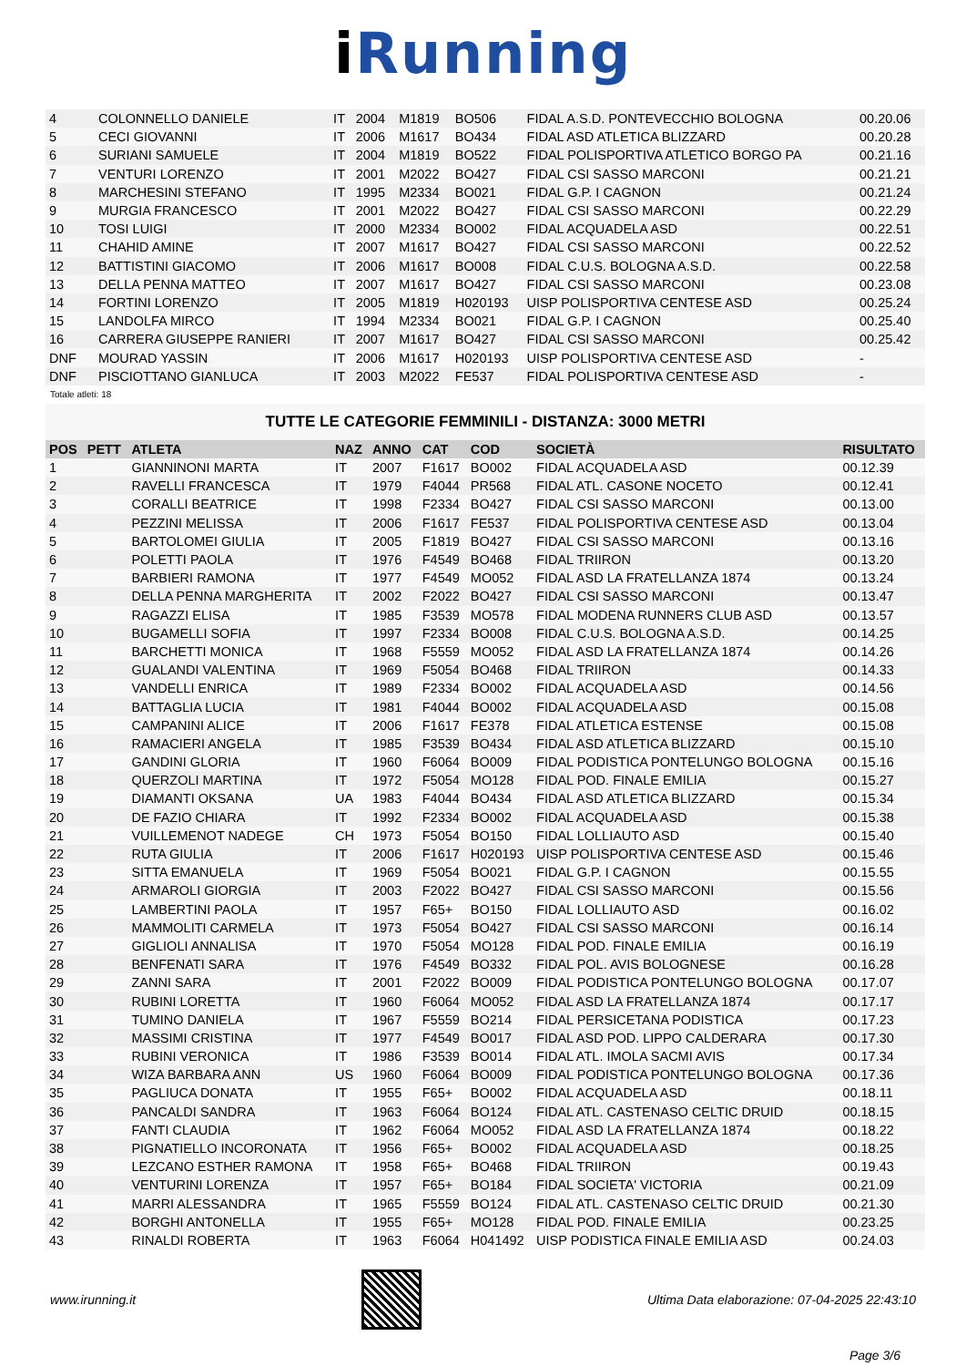i Running
| 4 | | COLONNELLO DANIELE | IT | 2004 | M1819 | BO506 | FIDAL A.S.D. PONTEVECCHIO BOLOGNA | 00.20.06 |
| 5 | | CECI GIOVANNI | IT | 2006 | M1617 | BO434 | FIDAL ASD ATLETICA BLIZZARD | 00.20.28 |
| 6 | | SURIANI SAMUELE | IT | 2004 | M1819 | BO522 | FIDAL POLISPORTIVA ATLETICO BORGO PA | 00.21.16 |
| 7 | | VENTURI LORENZO | IT | 2001 | M2022 | BO427 | FIDAL CSI SASSO MARCONI | 00.21.21 |
| 8 | | MARCHESINI STEFANO | IT | 1995 | M2334 | BO021 | FIDAL G.P. I CAGNON | 00.21.24 |
| 9 | | MURGIA FRANCESCO | IT | 2001 | M2022 | BO427 | FIDAL CSI SASSO MARCONI | 00.22.29 |
| 10 | | TOSI LUIGI | IT | 2000 | M2334 | BO002 | FIDAL ACQUADELA ASD | 00.22.51 |
| 11 | | CHAHID AMINE | IT | 2007 | M1617 | BO427 | FIDAL CSI SASSO MARCONI | 00.22.52 |
| 12 | | BATTISTINI GIACOMO | IT | 2006 | M1617 | BO008 | FIDAL C.U.S. BOLOGNA A.S.D. | 00.22.58 |
| 13 | | DELLA PENNA MATTEO | IT | 2007 | M1617 | BO427 | FIDAL CSI SASSO MARCONI | 00.23.08 |
| 14 | | FORTINI LORENZO | IT | 2005 | M1819 | H020193 | UISP POLISPORTIVA CENTESE ASD | 00.25.24 |
| 15 | | LANDOLFA MIRCO | IT | 1994 | M2334 | BO021 | FIDAL G.P. I CAGNON | 00.25.40 |
| 16 | | CARRERA GIUSEPPE RANIERI | IT | 2007 | M1617 | BO427 | FIDAL CSI SASSO MARCONI | 00.25.42 |
| DNF | | MOURAD YASSIN | IT | 2006 | M1617 | H020193 | UISP POLISPORTIVA CENTESE ASD | - |
| DNF | | PISCIOTTANO GIANLUCA | IT | 2003 | M2022 | FE537 | FIDAL POLISPORTIVA CENTESE ASD | - |
Totale atleti: 18
TUTTE LE CATEGORIE FEMMINILI - DISTANZA: 3000 METRI
| POS | PETT | ATLETA | NAZ | ANNO | CAT | COD | SOCIETÀ | RISULTATO |
| --- | --- | --- | --- | --- | --- | --- | --- | --- |
| 1 | | GIANNINONI MARTA | IT | 2007 | F1617 | BO002 | FIDAL ACQUADELA ASD | 00.12.39 |
| 2 | | RAVELLI FRANCESCA | IT | 1979 | F4044 | PR568 | FIDAL ATL. CASONE NOCETO | 00.12.41 |
| 3 | | CORALLI BEATRICE | IT | 1998 | F2334 | BO427 | FIDAL CSI SASSO MARCONI | 00.13.00 |
| 4 | | PEZZINI MELISSA | IT | 2006 | F1617 | FE537 | FIDAL POLISPORTIVA CENTESE ASD | 00.13.04 |
| 5 | | BARTOLOMEI GIULIA | IT | 2005 | F1819 | BO427 | FIDAL CSI SASSO MARCONI | 00.13.16 |
| 6 | | POLETTI PAOLA | IT | 1976 | F4549 | BO468 | FIDAL TRIIRON | 00.13.20 |
| 7 | | BARBIERI RAMONA | IT | 1977 | F4549 | MO052 | FIDAL ASD LA FRATELLANZA 1874 | 00.13.24 |
| 8 | | DELLA PENNA MARGHERITA | IT | 2002 | F2022 | BO427 | FIDAL CSI SASSO MARCONI | 00.13.47 |
| 9 | | RAGAZZI ELISA | IT | 1985 | F3539 | MO578 | FIDAL MODENA RUNNERS CLUB ASD | 00.13.57 |
| 10 | | BUGAMELLI SOFIA | IT | 1997 | F2334 | BO008 | FIDAL C.U.S. BOLOGNA A.S.D. | 00.14.25 |
| 11 | | BARCHETTI MONICA | IT | 1968 | F5559 | MO052 | FIDAL ASD LA FRATELLANZA 1874 | 00.14.26 |
| 12 | | GUALANDI VALENTINA | IT | 1969 | F5054 | BO468 | FIDAL TRIIRON | 00.14.33 |
| 13 | | VANDELLI ENRICA | IT | 1989 | F2334 | BO002 | FIDAL ACQUADELA ASD | 00.14.56 |
| 14 | | BATTAGLIA LUCIA | IT | 1981 | F4044 | BO002 | FIDAL ACQUADELA ASD | 00.15.08 |
| 15 | | CAMPANINI ALICE | IT | 2006 | F1617 | FE378 | FIDAL ATLETICA ESTENSE | 00.15.08 |
| 16 | | RAMACIERI ANGELA | IT | 1985 | F3539 | BO434 | FIDAL ASD ATLETICA BLIZZARD | 00.15.10 |
| 17 | | GANDINI GLORIA | IT | 1960 | F6064 | BO009 | FIDAL PODISTICA PONTELUNGO BOLOGNA | 00.15.16 |
| 18 | | QUERZOLI MARTINA | IT | 1972 | F5054 | MO128 | FIDAL POD. FINALE EMILIA | 00.15.27 |
| 19 | | DIAMANTI OKSANA | UA | 1983 | F4044 | BO434 | FIDAL ASD ATLETICA BLIZZARD | 00.15.34 |
| 20 | | DE FAZIO CHIARA | IT | 1992 | F2334 | BO002 | FIDAL ACQUADELA ASD | 00.15.38 |
| 21 | | VUILLEMENOT NADEGE | CH | 1973 | F5054 | BO150 | FIDAL LOLLIAUTO ASD | 00.15.40 |
| 22 | | RUTA GIULIA | IT | 2006 | F1617 | H020193 | UISP POLISPORTIVA CENTESE ASD | 00.15.46 |
| 23 | | SITTA EMANUELA | IT | 1969 | F5054 | BO021 | FIDAL G.P. I CAGNON | 00.15.55 |
| 24 | | ARMAROLI GIORGIA | IT | 2003 | F2022 | BO427 | FIDAL CSI SASSO MARCONI | 00.15.56 |
| 25 | | LAMBERTINI PAOLA | IT | 1957 | F65+ | BO150 | FIDAL LOLLIAUTO ASD | 00.16.02 |
| 26 | | MAMMOLITI CARMELA | IT | 1973 | F5054 | BO427 | FIDAL CSI SASSO MARCONI | 00.16.14 |
| 27 | | GIGLIOLI ANNALISA | IT | 1970 | F5054 | MO128 | FIDAL POD. FINALE EMILIA | 00.16.19 |
| 28 | | BENFENATI SARA | IT | 1976 | F4549 | BO332 | FIDAL POL. AVIS BOLOGNESE | 00.16.28 |
| 29 | | ZANNI SARA | IT | 2001 | F2022 | BO009 | FIDAL PODISTICA PONTELUNGO BOLOGNA | 00.17.07 |
| 30 | | RUBINI LORETTA | IT | 1960 | F6064 | MO052 | FIDAL ASD LA FRATELLANZA 1874 | 00.17.17 |
| 31 | | TUMINO DANIELA | IT | 1967 | F5559 | BO214 | FIDAL PERSICETANA PODISTICA | 00.17.23 |
| 32 | | MASSIMI CRISTINA | IT | 1977 | F4549 | BO017 | FIDAL ASD POD. LIPPO CALDERARA | 00.17.30 |
| 33 | | RUBINI VERONICA | IT | 1986 | F3539 | BO014 | FIDAL ATL. IMOLA SACMI AVIS | 00.17.34 |
| 34 | | WIZA BARBARA ANN | US | 1960 | F6064 | BO009 | FIDAL PODISTICA PONTELUNGO BOLOGNA | 00.17.36 |
| 35 | | PAGLIUCA DONATA | IT | 1955 | F65+ | BO002 | FIDAL ACQUADELA ASD | 00.18.11 |
| 36 | | PANCALDI SANDRA | IT | 1963 | F6064 | BO124 | FIDAL ATL. CASTENASO CELTIC DRUID | 00.18.15 |
| 37 | | FANTI CLAUDIA | IT | 1962 | F6064 | MO052 | FIDAL ASD LA FRATELLANZA 1874 | 00.18.22 |
| 38 | | PIGNATIELLO INCORONATA | IT | 1956 | F65+ | BO002 | FIDAL ACQUADELA ASD | 00.18.25 |
| 39 | | LEZCANO ESTHER RAMONA | IT | 1958 | F65+ | BO468 | FIDAL TRIIRON | 00.19.43 |
| 40 | | VENTURINI LORENZA | IT | 1957 | F65+ | BO184 | FIDAL SOCIETA' VICTORIA | 00.21.09 |
| 41 | | MARRI ALESSANDRA | IT | 1965 | F5559 | BO124 | FIDAL ATL. CASTENASO CELTIC DRUID | 00.21.30 |
| 42 | | BORGHI ANTONELLA | IT | 1955 | F65+ | MO128 | FIDAL POD. FINALE EMILIA | 00.23.25 |
| 43 | | RINALDI ROBERTA | IT | 1963 | F6064 | H041492 | UISP PODISTICA FINALE EMILIA ASD | 00.24.03 |
www.irunning.it
Ultima Data elaborazione: 07-04-2025 22:43:10
Page 3/6